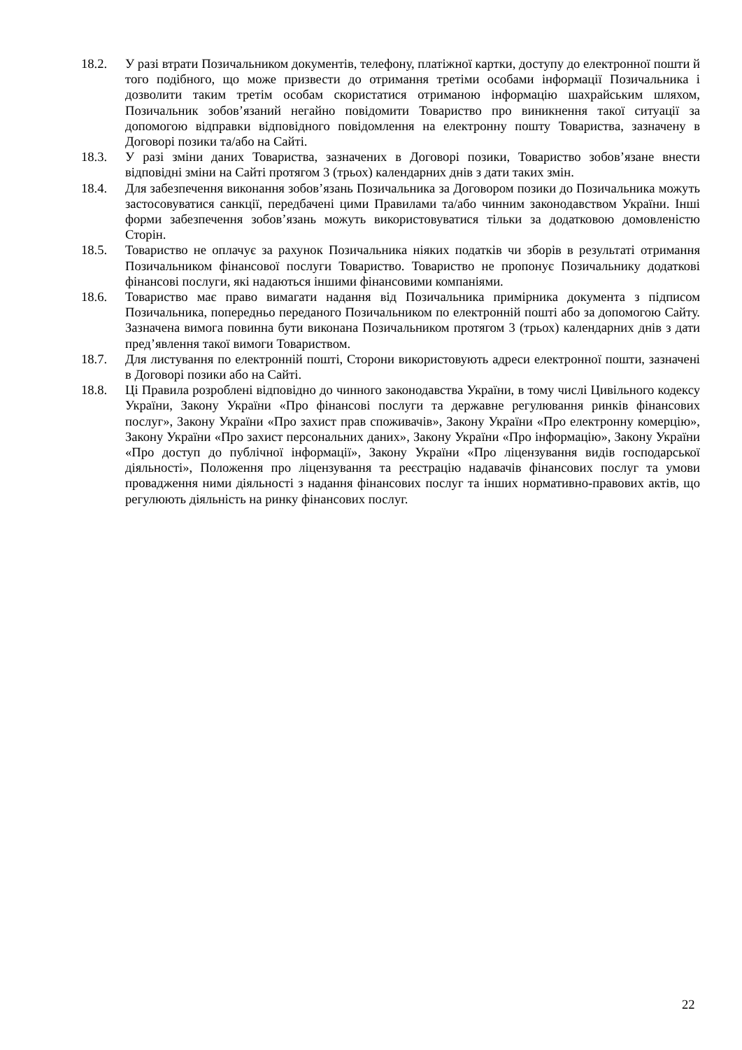18.2. У разі втрати Позичальником документів, телефону, платіжної картки, доступу до електронної пошти й того подібного, що може призвести до отримання третіми особами інформації Позичальника і дозволити таким третім особам скористатися отриманою інформацію шахрайським шляхом, Позичальник зобов’язаний негайно повідомити Товариство про виникнення такої ситуації за допомогою відправки відповідного повідомлення на електронну пошту Товариства, зазначену в Договорі позики та/або на Сайті.
18.3. У разі зміни даних Товариства, зазначених в Договорі позики, Товариство зобов’язане внести відповідні зміни на Сайті протягом 3 (трьох) календарних днів з дати таких змін.
18.4. Для забезпечення виконання зобов’язань Позичальника за Договором позики до Позичальника можуть застосовуватися санкції, передбачені цими Правилами та/або чинним законодавством України. Інші форми забезпечення зобов’язань можуть використовуватися тільки за додатковою домовленістю Сторін.
18.5. Товариство не оплачує за рахунок Позичальника ніяких податків чи зборів в результаті отримання Позичальником фінансової послуги Товариство. Товариство не пропонує Позичальнику додаткові фінансові послуги, які надаються іншими фінансовими компаніями.
18.6. Товариство має право вимагати надання від Позичальника примірника документа з підписом Позичальника, попередньо переданого Позичальником по електронній пошті або за допомогою Сайту. Зазначена вимога повинна бути виконана Позичальником протягом 3 (трьох) календарних днів з дати пред’явлення такої вимоги Товариством.
18.7. Для листування по електронній пошті, Сторони використовують адреси електронної пошти, зазначені в Договорі позики або на Сайті.
18.8. Ці Правила розроблені відповідно до чинного законодавства України, в тому числі Цивільного кодексу України, Закону України «Про фінансові послуги та державне регулювання ринків фінансових послуг», Закону України «Про захист прав споживачів», Закону України «Про електронну комерцію», Закону України «Про захист персональних даних», Закону України «Про інформацію», Закону України «Про доступ до публічної інформації», Закону України «Про ліцензування видів господарської діяльності», Положення про ліцензування та реєстрацію надавачів фінансових послуг та умови провадження ними діяльності з надання фінансових послуг та інших нормативно-правових актів, що регулюють діяльність на ринку фінансових послуг.
22